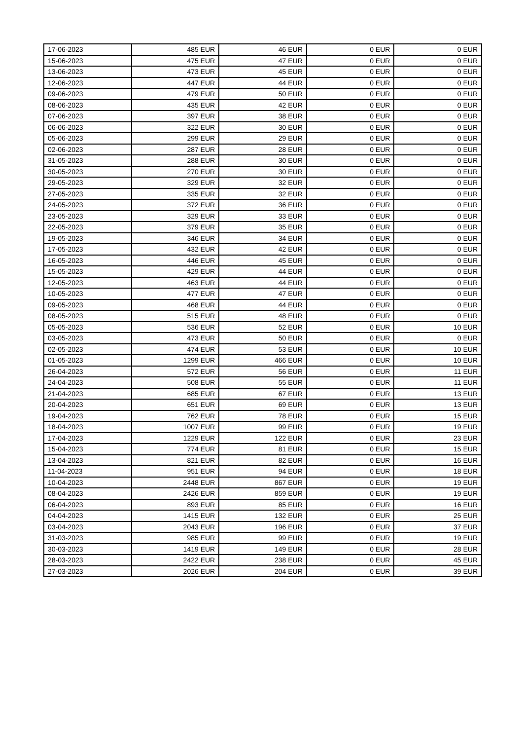| 17-06-2023 | 485 EUR | 46 EUR | 0 EUR | 0 EUR |
| 15-06-2023 | 475 EUR | 47 EUR | 0 EUR | 0 EUR |
| 13-06-2023 | 473 EUR | 45 EUR | 0 EUR | 0 EUR |
| 12-06-2023 | 447 EUR | 44 EUR | 0 EUR | 0 EUR |
| 09-06-2023 | 479 EUR | 50 EUR | 0 EUR | 0 EUR |
| 08-06-2023 | 435 EUR | 42 EUR | 0 EUR | 0 EUR |
| 07-06-2023 | 397 EUR | 38 EUR | 0 EUR | 0 EUR |
| 06-06-2023 | 322 EUR | 30 EUR | 0 EUR | 0 EUR |
| 05-06-2023 | 299 EUR | 29 EUR | 0 EUR | 0 EUR |
| 02-06-2023 | 287 EUR | 28 EUR | 0 EUR | 0 EUR |
| 31-05-2023 | 288 EUR | 30 EUR | 0 EUR | 0 EUR |
| 30-05-2023 | 270 EUR | 30 EUR | 0 EUR | 0 EUR |
| 29-05-2023 | 329 EUR | 32 EUR | 0 EUR | 0 EUR |
| 27-05-2023 | 335 EUR | 32 EUR | 0 EUR | 0 EUR |
| 24-05-2023 | 372 EUR | 36 EUR | 0 EUR | 0 EUR |
| 23-05-2023 | 329 EUR | 33 EUR | 0 EUR | 0 EUR |
| 22-05-2023 | 379 EUR | 35 EUR | 0 EUR | 0 EUR |
| 19-05-2023 | 346 EUR | 34 EUR | 0 EUR | 0 EUR |
| 17-05-2023 | 432 EUR | 42 EUR | 0 EUR | 0 EUR |
| 16-05-2023 | 446 EUR | 45 EUR | 0 EUR | 0 EUR |
| 15-05-2023 | 429 EUR | 44 EUR | 0 EUR | 0 EUR |
| 12-05-2023 | 463 EUR | 44 EUR | 0 EUR | 0 EUR |
| 10-05-2023 | 477 EUR | 47 EUR | 0 EUR | 0 EUR |
| 09-05-2023 | 468 EUR | 44 EUR | 0 EUR | 0 EUR |
| 08-05-2023 | 515 EUR | 48 EUR | 0 EUR | 0 EUR |
| 05-05-2023 | 536 EUR | 52 EUR | 0 EUR | 10 EUR |
| 03-05-2023 | 473 EUR | 50 EUR | 0 EUR | 0 EUR |
| 02-05-2023 | 474 EUR | 53 EUR | 0 EUR | 10 EUR |
| 01-05-2023 | 1299 EUR | 466 EUR | 0 EUR | 10 EUR |
| 26-04-2023 | 572 EUR | 56 EUR | 0 EUR | 11 EUR |
| 24-04-2023 | 508 EUR | 55 EUR | 0 EUR | 11 EUR |
| 21-04-2023 | 685 EUR | 67 EUR | 0 EUR | 13 EUR |
| 20-04-2023 | 651 EUR | 69 EUR | 0 EUR | 13 EUR |
| 19-04-2023 | 762 EUR | 78 EUR | 0 EUR | 15 EUR |
| 18-04-2023 | 1007 EUR | 99 EUR | 0 EUR | 19 EUR |
| 17-04-2023 | 1229 EUR | 122 EUR | 0 EUR | 23 EUR |
| 15-04-2023 | 774 EUR | 81 EUR | 0 EUR | 15 EUR |
| 13-04-2023 | 821 EUR | 82 EUR | 0 EUR | 16 EUR |
| 11-04-2023 | 951 EUR | 94 EUR | 0 EUR | 18 EUR |
| 10-04-2023 | 2448 EUR | 867 EUR | 0 EUR | 19 EUR |
| 08-04-2023 | 2426 EUR | 859 EUR | 0 EUR | 19 EUR |
| 06-04-2023 | 893 EUR | 85 EUR | 0 EUR | 16 EUR |
| 04-04-2023 | 1415 EUR | 132 EUR | 0 EUR | 25 EUR |
| 03-04-2023 | 2043 EUR | 196 EUR | 0 EUR | 37 EUR |
| 31-03-2023 | 985 EUR | 99 EUR | 0 EUR | 19 EUR |
| 30-03-2023 | 1419 EUR | 149 EUR | 0 EUR | 28 EUR |
| 28-03-2023 | 2422 EUR | 238 EUR | 0 EUR | 45 EUR |
| 27-03-2023 | 2026 EUR | 204 EUR | 0 EUR | 39 EUR |